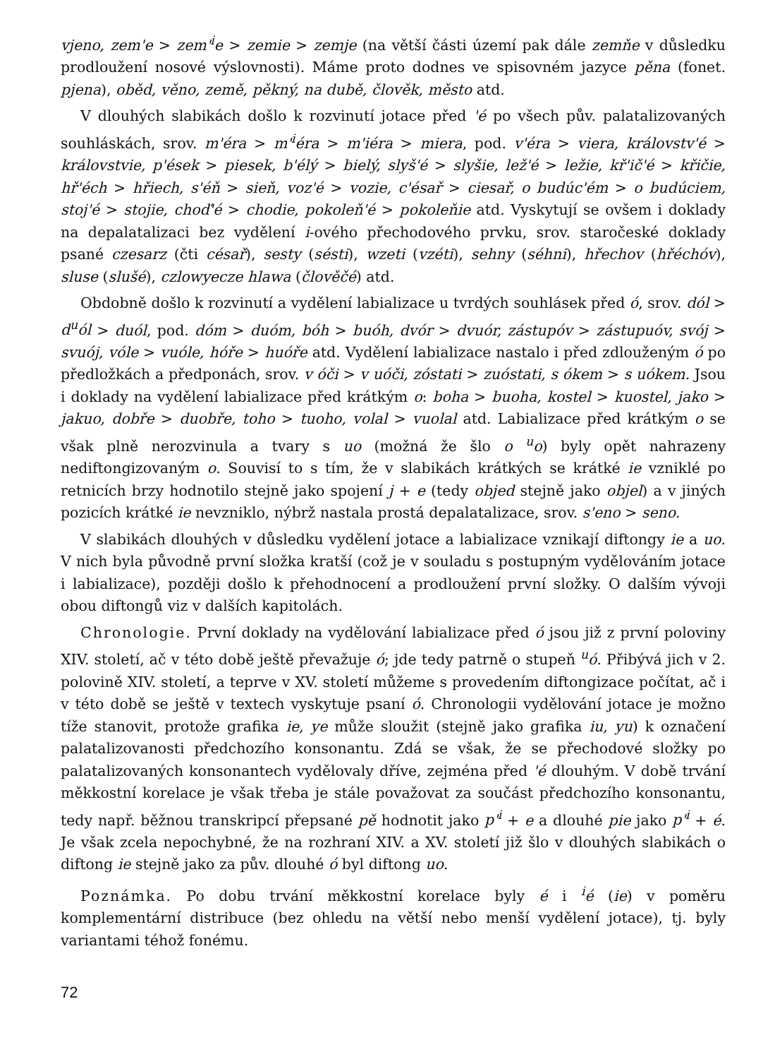vjeno, zem'e > zem'<sup>i</sup>e > zemie > zemje (na větší části území pak dále zemňe v důsledku prodloužení nosové výslovnosti). Máme proto dodnes ve spisovném jazyce pěna (fonet. pjena), oběd, věno, země, pěkný, na dubě, člověk, město atd.
V dlouhých slabikách došlo k rozvinutí jotace před 'é po všech pův. palatalizovaných souhláskách, srov. m'éra > m'<sup>i</sup>éra > m'iéra > miera, pod. v'éra > viera, královstv'é > královstvie, p'ések > piesek, b'élý > bielý, slyš'é > slyšie, lež'é > ležie, kř'ič'é > křičie, hř'éch > hřiech, s'éň > sieň, voz'é > vozie, c'ésař > ciesař, o budúc'ém > o budúciem, stoj'é > stojie, choď'é > chodie, pokoleň'é > pokoleňie atd. Vyskytují se ovšem i doklady na depalatalizaci bez vydělení i-ového přechodového prvku, srov. staročeské doklady psané czesarz (čti césař), sesty (sésti), wzeti (vzéti), sehny (séhni), hřechov (hřéchóv), sluse (slušé), czlowyecze hlawa (člověčé) atd.
Obdobně došlo k rozvinutí a vydělení labializace u tvrdých souhlásek před ó, srov. dól > d<sup>u</sup>ól > duól, pod. dóm > duóm, bóh > buóh, dvór > dvuór, zástupóv > zástupuóv, svój > svuój, vóle > vuóle, hóře > huóře atd. Vydělení labializace nastalo i před zdlouženým ó po předložkách a předponách, srov. v óči > v uóči, zóstati > zuóstati, s ókem > s uókem. Jsou i doklady na vydělení labializace před krátkým o: boha > buoha, kostel > kuostel, jako > jakuo, dobře > duobře, toho > tuoho, volal > vuolal atd. Labializace před krátkým o se však plně nerozvinula a tvary s uo (možná že šlo o <sup>u</sup>o) byly opět nahrazeny nediftongizovaným o. Souvisí to s tím, že v slabikách krátkých se krátké ie vzniklé po retnicích brzy hodnotilo stejně jako spojení j + e (tedy objed stejně jako objel) a v jiných pozicích krátké ie nevzniklo, nýbrž nastala prostá depalatalizace, srov. s'eno > seno.
V slabikách dlouhých v důsledku vydělení jotace a labializace vznikají diftongy ie a uo. V nich byla původně první složka kratší (což je v souladu s postupným vydělováním jotace i labializace), později došlo k přehodnocení a prodloužení první složky. O dalším vývoji obou diftongů viz v dalších kapitolách.
Chronologie. První doklady na vydělování labializace před ó jsou již z první poloviny XIV. století, ač v této době ještě převažuje ó; jde tedy patrně o stupeň <sup>u</sup>ó. Přibývá jich v 2. polovině XIV. století, a teprve v XV. století můžeme s provedením diftongizace počítat, ač i v této době se ještě v textech vyskytuje psaní ó. Chronologii vydělování jotace je možno tíže stanovit, protože grafika ie, ye může sloužit (stejně jako grafika iu, yu) k označení palatalizovanosti předchozího konsonantu. Zdá se však, že se přechodové složky po palatalizovaných konsonantech vydělovaly dříve, zejména před 'é dlouhým. V době trvání měkkostní korelace je však třeba je stále považovat za součást předchozího konsonantu, tedy např. běžnou transkripcí přepsané pě hodnotit jako p'<sup>i</sup> + e a dlouhé pie jako p'<sup>i</sup> + é. Je však zcela nepochybné, že na rozhraní XIV. a XV. století již šlo v dlouhých slabikách o diftong ie stejně jako za pův. dlouhé ó byl diftong uo.
Poznámka. Po dobu trvání měkkostní korelace byly é i <sup>i</sup>é (ie) v poměru komplementární distribuce (bez ohledu na větší nebo menší vydělení jotace), tj. byly variantami téhož fonému.
72